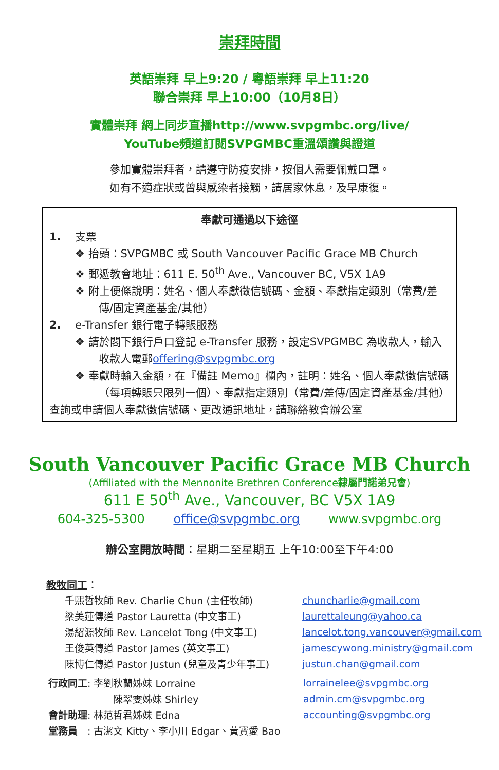崇拜時間
英語崇拜 早上9:20 / 粵語崇拜 早上11:20
聯合崇拜 早上10:00（10月8日）
實體崇拜 網上同步直播http://www.svpgmbc.org/live/
YouTube頻道訂閱SVPGMBC重溫頌讚與證道
參加實體崇拜者，請遵守防疫安排，按個人需要佩戴口罩。
如有不適症狀或曾與感染者接觸，請居家休息，及早康復。
奉獻可通過以下途徑
1. 　支票
❖ 抬頭：SVPGMBC 或 South Vancouver Pacific Grace MB Church
❖ 郵遞教會地址：611 E. 50<sup>th</sup> Ave., Vancouver BC, V5X 1A9
❖ 附上便條說明：姓名、個人奉獻徵信號碼、金額、奉獻指定類別（常費/差傳/固定資產基金/其他）
2. 　e-Transfer 銀行電子轉賬服務
❖ 請於閣下銀行戶口登記 e-Transfer 服務，設定SVPGMBC 為收款人，輸入收款人電郵offering@svpgmbc.org
❖ 奉獻時輸入金額，在『備註 Memo』欄內，註明：姓名、個人奉獻徵信號碼（每項轉賬只限列一個）、奉獻指定類別（常費/差傳/固定資產基金/其他）
查詢或申請個人奉獻徵信號碼、更改通訊地址，請聯絡教會辦公室
South Vancouver Pacific Grace MB Church
(Affiliated with the Mennonite Brethren Conference隸屬門諾弟兄會)
611 E 50<sup>th</sup> Ave., Vancouver, BC V5X 1A9
604-325-5300 　　office@svpgmbc.org 　　www.svpgmbc.org
辦公室開放時間：星期二至星期五 上午10:00至下午4:00
教牧同工：
| 千熙哲牧師 Rev. Charlie Chun (主任牧師) | chuncharlie@gmail.com |
| 梁美蓮傳道 Pastor Lauretta (中文事工) | laurettaleung@yahoo.ca |
| 湯紹源牧師 Rev. Lancelot Tong (中文事工) | lancelot.tong.vancouver@gmail.com |
| 王俊英傳道 Pastor James (英文事工) | jamescywong.ministry@gmail.com |
| 陳博仁傳道 Pastor Justun (兒童及青少年事工) | justun.chan@gmail.com |
| 行政同工 : 李劉秋蘭姊妹 Lorraine | lorrainelee@svpgmbc.org |
| 陳翠雯姊妹 Shirley | admin.cm@svpgmbc.org |
| 會計助理 : 林范哲君姊妹 Edna | accounting@svpgmbc.org |
| 堂務員 : 古潔文 Kitty、李小川 Edgar、黃寶愛 Bao | |